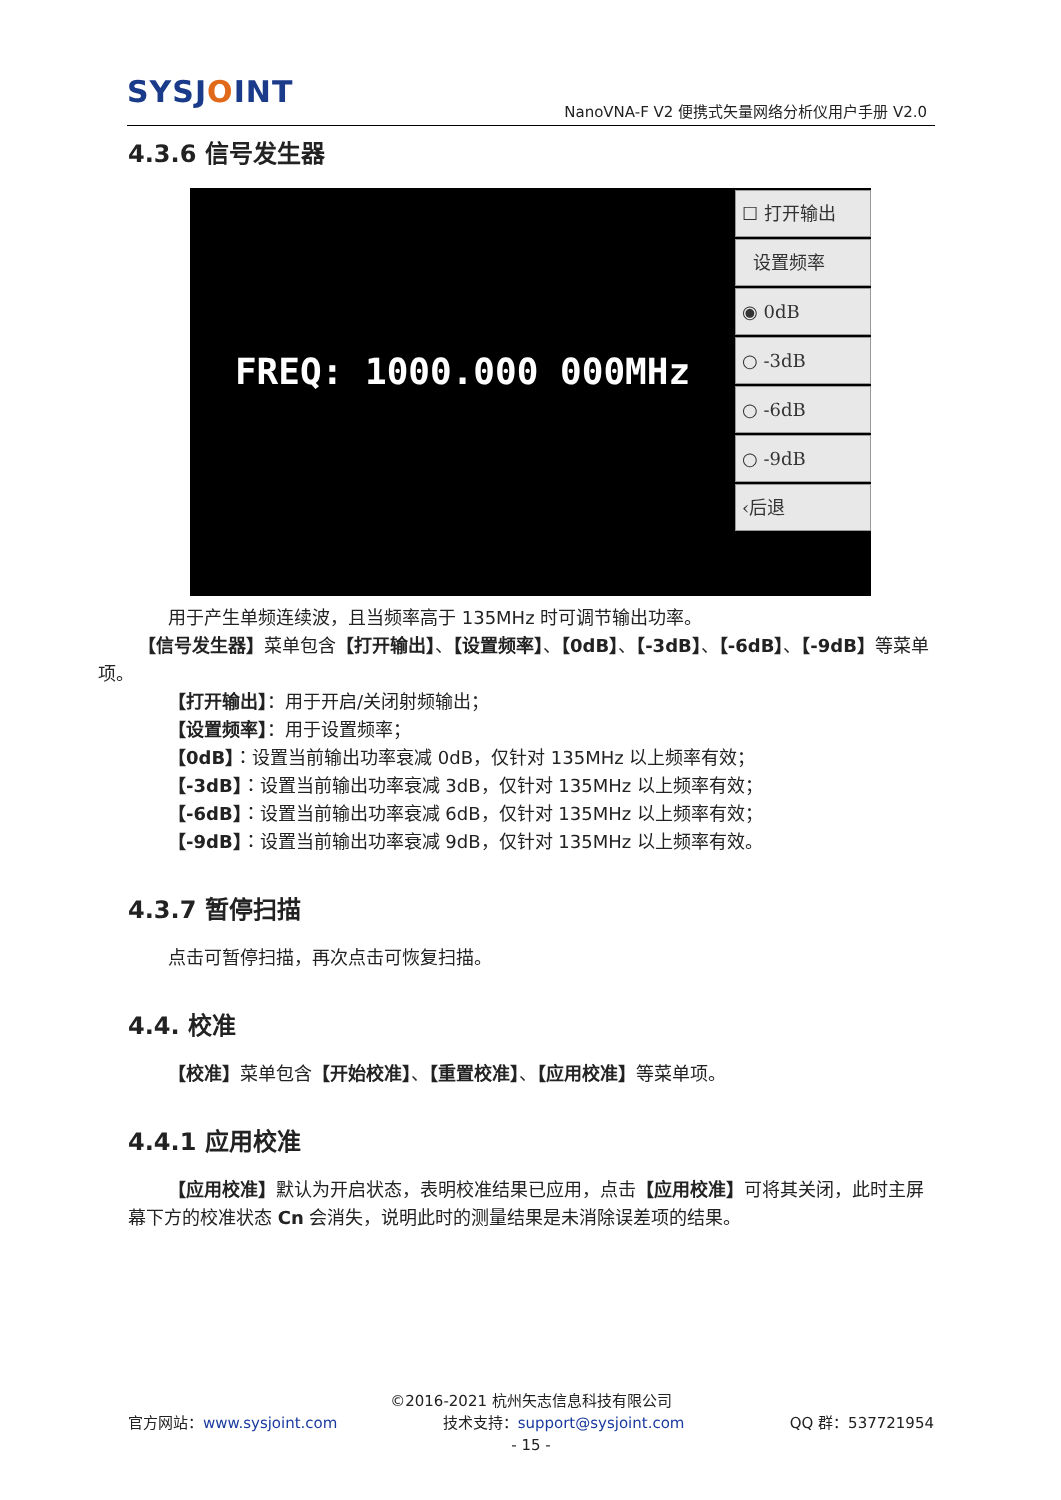SYSJOINT
NanoVNA-F V2 便携式矢量网络分析仪用户手册 V2.0
4.3.6 信号发生器
FREQ: 1000.000 000MHz
☐ 打开输出
设置频率
◉ 0dB
○ -3dB
○ -6dB
○ -9dB
‹后退
用于产生单频连续波，且当频率高于 135MHz 时可调节输出功率。
【信号发生器】菜单包含【打开输出】、【设置频率】、【0dB】、【-3dB】、【-6dB】、【-9dB】等菜单项。
【打开输出】：用于开启/关闭射频输出；
【设置频率】：用于设置频率；
【0dB】：设置当前输出功率衰减 0dB，仅针对 135MHz 以上频率有效；
【-3dB】：设置当前输出功率衰减 3dB，仅针对 135MHz 以上频率有效；
【-6dB】：设置当前输出功率衰减 6dB，仅针对 135MHz 以上频率有效；
【-9dB】：设置当前输出功率衰减 9dB，仅针对 135MHz 以上频率有效。
4.3.7 暂停扫描
点击可暂停扫描，再次点击可恢复扫描。
4.4. 校准
【校准】菜单包含【开始校准】、【重置校准】、【应用校准】等菜单项。
4.4.1 应用校准
【应用校准】默认为开启状态，表明校准结果已应用，点击【应用校准】可将其关闭，此时主屏幕下方的校准状态 Cn 会消失，说明此时的测量结果是未消除误差项的结果。
©2016-2021 杭州矢志信息科技有限公司
官方网站：www.sysjoint.com 技术支持：support@sysjoint.com QQ 群：537721954
- 15 -